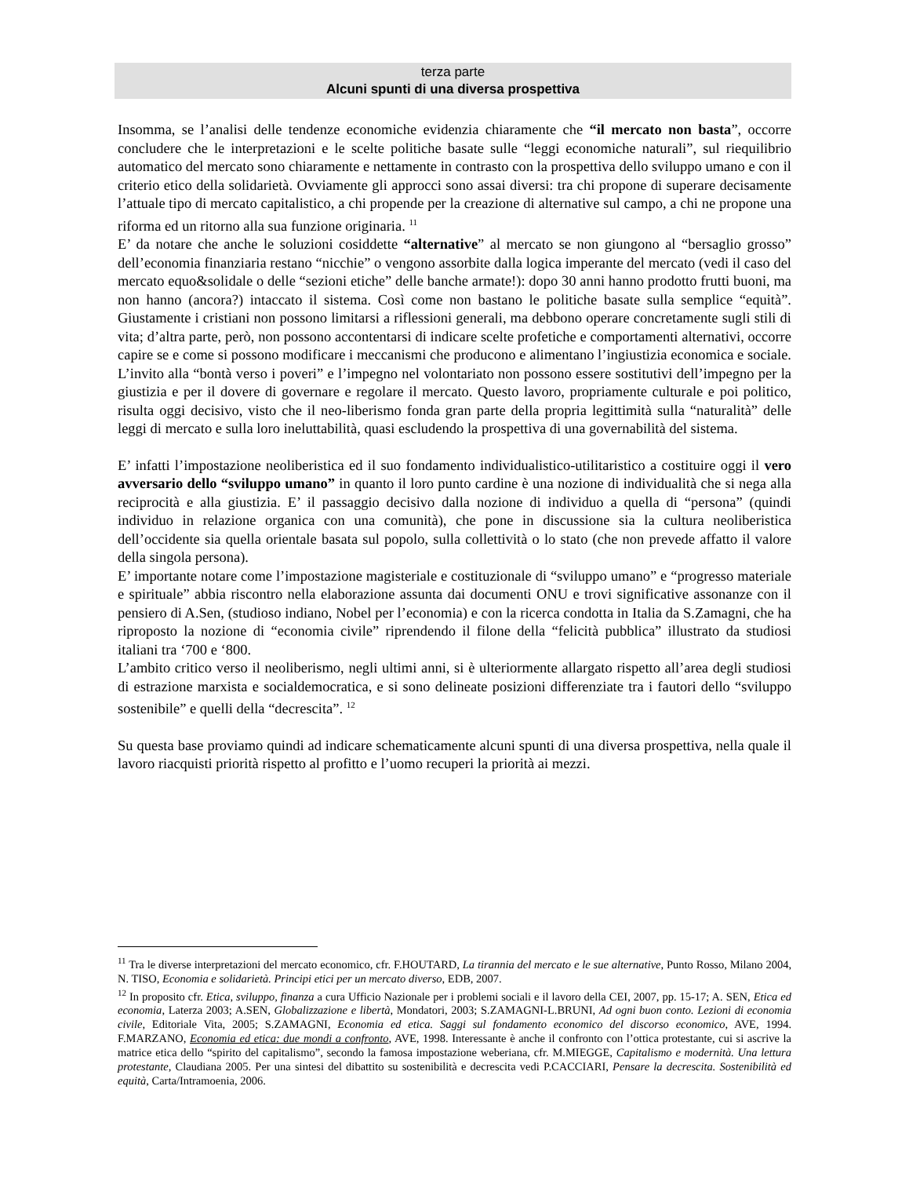terza parte
Alcuni spunti di una diversa prospettiva
Insomma, se l’analisi delle tendenze economiche evidenzia chiaramente che “il mercato non basta”, occorre concludere che le interpretazioni e le scelte politiche basate sulle “leggi economiche naturali”, sul riequilibrio automatico del mercato sono chiaramente e nettamente in contrasto con la prospettiva dello sviluppo umano e con il criterio etico della solidarietà. Ovviamente gli approcci sono assai diversi: tra chi propone di superare decisamente l’attuale tipo di mercato capitalistico, a chi propende per la creazione di alternative sul campo, a chi ne propone una riforma ed un ritorno alla sua funzione originaria. <sup>11</sup>
E’ da notare che anche le soluzioni cosiddette “alternative” al mercato se non giungono al “bersaglio grosso” dell’economia finanziaria restano “nicchie” o vengono assorbite dalla logica imperante del mercato (vedi il caso del mercato equo&solidale o delle “sezioni etiche” delle banche armate!): dopo 30 anni hanno prodotto frutti buoni, ma non hanno (ancora?) intaccato il sistema. Così come non bastano le politiche basate sulla semplice “equità”. Giustamente i cristiani non possono limitarsi a riflessioni generali, ma debbono operare concretamente sugli stili di vita; d’altra parte, però, non possono accontentarsi di indicare scelte profetiche e comportamenti alternativi, occorre capire se e come si possono modificare i meccanismi che producono e alimentano l’ingiustizia economica e sociale. L’invito alla “bontà verso i poveri” e l’impegno nel volontariato non possono essere sostitutivi dell’impegno per la giustizia e per il dovere di governare e regolare il mercato. Questo lavoro, propriamente culturale e poi politico, risulta oggi decisivo, visto che il neo-liberismo fonda gran parte della propria legittimità sulla “naturalità” delle leggi di mercato e sulla loro ineluttabilità, quasi escludendo la prospettiva di una governabilità del sistema.
E’ infatti l’impostazione neoliberistica ed il suo fondamento individualistico-utilitaristico a costituire oggi il vero avversario dello “sviluppo umano” in quanto il loro punto cardine è una nozione di individualità che si nega alla reciprocità e alla giustizia. E’ il passaggio decisivo dalla nozione di individuo a quella di “persona” (quindi individuo in relazione organica con una comunità), che pone in discussione sia la cultura neoliberistica dell’occidente sia quella orientale basata sul popolo, sulla collettività o lo stato (che non prevede affatto il valore della singola persona).
E’ importante notare come l’impostazione magisteriale e costituzionale di “sviluppo umano” e “progresso materiale e spirituale” abbia riscontro nella elaborazione assunta dai documenti ONU e trovi significative assonanze con il pensiero di A.Sen, (studioso indiano, Nobel per l’economia) e con la ricerca condotta in Italia da S.Zamagni, che ha riproposto la nozione di “economia civile” riprendendo il filone della “felicità pubblica” illustrato da studiosi italiani tra ‘700 e ‘800.
L’ambito critico verso il neoliberismo, negli ultimi anni, si è ulteriormente allargato rispetto all’area degli studiosi di estrazione marxista e socialdemocratica, e si sono delineate posizioni differenziate tra i fautori dello “sviluppo sostenibile” e quelli della “decrescita”. <sup>12</sup>
Su questa base proviamo quindi ad indicare schematicamente alcuni spunti di una diversa prospettiva, nella quale il lavoro riacquisti priorità rispetto al profitto e l’uomo recuperi la priorità ai mezzi.
<sup>11</sup> Tra le diverse interpretazioni del mercato economico, cfr. F.HOUTARD, La tirannia del mercato e le sue alternative, Punto Rosso, Milano 2004, N. TISO, Economia e solidarietà. Principi etici per un mercato diverso, EDB, 2007.
<sup>12</sup> In proposito cfr. Etica, sviluppo, finanza a cura Ufficio Nazionale per i problemi sociali e il lavoro della CEI, 2007, pp. 15-17; A. SEN, Etica ed economia, Laterza 2003; A.SEN, Globalizzazione e libertà, Mondatori, 2003; S.ZAMAGNI-L.BRUNI, Ad ogni buon conto. Lezioni di economia civile, Editoriale Vita, 2005; S.ZAMAGNI, Economia ed etica. Saggi sul fondamento economico del discorso economico, AVE, 1994. F.MARZANO, Economia ed etica: due mondi a confronto, AVE, 1998. Interessante è anche il confronto con l’ottica protestante, cui si ascrive la matrice etica dello “spirito del capitalismo”, secondo la famosa impostazione weberiana, cfr. M.MIEGGE, Capitalismo e modernità. Una lettura protestante, Claudiana 2005. Per una sintesi del dibattito su sostenibilità e decrescita vedi P.CACCIARI, Pensare la decrescita. Sostenibilità ed equità, Carta/Intramoenia, 2006.